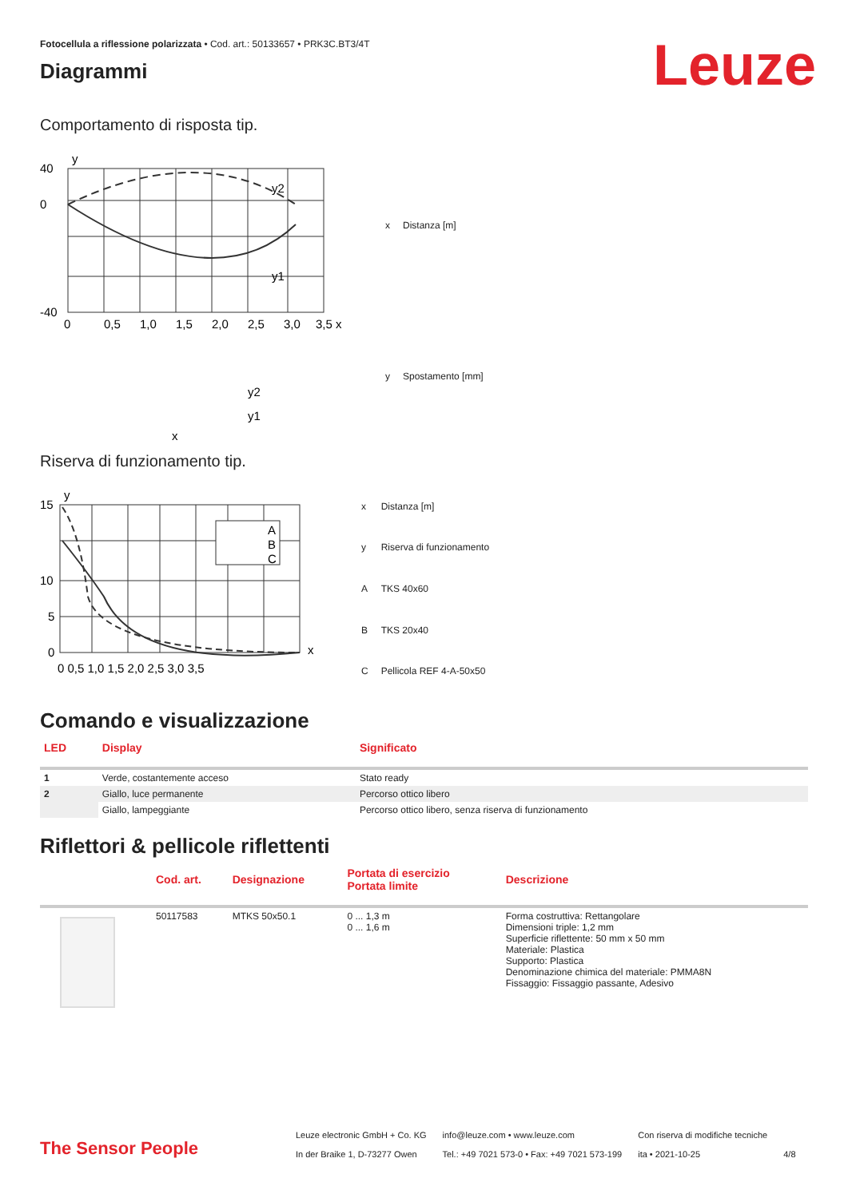Fotocellula a riflessione polarizzata • Cod. art.: 50133657 • PRK3C.BT3/4T
Leuze
Diagrammi
Comportamento di risposta tip.
y
40
0
-40
0
0,5
1,0
1,5
2,0
2,5
3,0
3,5 x
y2
y1
y2
y1
x
| x | Distanza [m] |
| y | Spostamento [mm] |
Riserva di funzionamento tip.
A
B
C
y
15
10
5
0
0 0,5 1,0 1,5 2,0 2,5 3,0 3,5
x
| x | Distanza [m] |
| y | Riserva di funzionamento |
| A | TKS 40x60 |
| B | TKS 20x40 |
| C | Pellicola REF 4-A-50x50 |
Comando e visualizzazione
| LED | Display | Significato |
| --- | --- | --- |
| 1 | Verde, costantemente acceso | Stato ready |
| 2 | Giallo, luce permanente | Percorso ottico libero |
| | Giallo, lampeggiante | Percorso ottico libero, senza riserva di funzionamento |
Riflettori & pellicole riflettenti
| | Cod. art. | Designazione | Portata di esercizio Portata limite | Descrizione |
| --- | --- | --- | --- | --- |
| | 50117583 | MTKS 50x50.1 | 0 ... 1,3 m 0 ... 1,6 m | Forma costruttiva: Rettangolare Dimensioni triple: 1,2 mm Superficie riflettente: 50 mm x 50 mm Materiale: Plastica Supporto: Plastica Denominazione chimica del materiale: PMMA8N Fissaggio: Fissaggio passante, Adesivo |
The Sensor People
Leuze electronic GmbH + Co. KG
In der Braike 1, D-73277 Owen
info@leuze.com • www.leuze.com
Tel.: +49 7021 573-0 • Fax: +49 7021 573-199
Con riserva di modifiche tecniche
ita • 2021-10-25
4/8